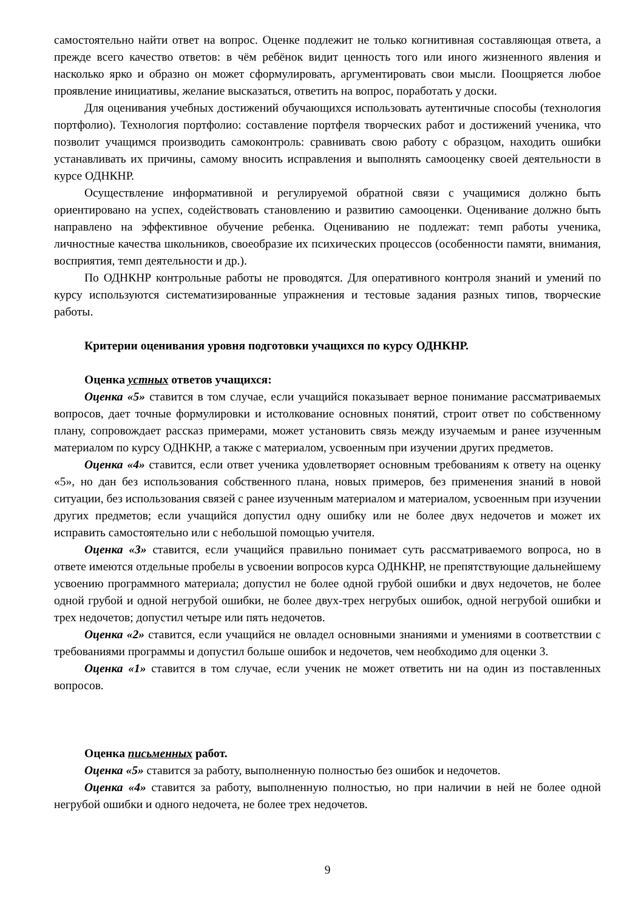самостоятельно найти ответ на вопрос. Оценке подлежит не только когнитивная составляющая ответа, а прежде всего качество ответов: в чём ребёнок видит ценность того или иного жизненного явления и насколько ярко и образно он может сформулировать, аргументировать свои мысли. Поощряется любое проявление инициативы, желание высказаться, ответить на вопрос, поработать у доски.
Для оценивания учебных достижений обучающихся использовать аутентичные способы (технология портфолио). Технология портфолио: составление портфеля творческих работ и достижений ученика, что позволит учащимся производить самоконтроль: сравнивать свою работу с образцом, находить ошибки устанавливать их причины, самому вносить исправления и выполнять самооценку своей деятельности в курсе ОДНКНР.
Осуществление информативной и регулируемой обратной связи с учащимися должно быть ориентировано на успех, содействовать становлению и развитию самооценки. Оценивание должно быть направлено на эффективное обучение ребенка. Оцениванию не подлежат: темп работы ученика, личностные качества школьников, своеобразие их психических процессов (особенности памяти, внимания, восприятия, темп деятельности и др.).
По ОДНКНР контрольные работы не проводятся. Для оперативного контроля знаний и умений по курсу используются систематизированные упражнения и тестовые задания разных типов, творческие работы.
Критерии оценивания уровня подготовки учащихся по курсу ОДНКНР.
Оценка устных ответов учащихся:
Оценка «5» ставится в том случае, если учащийся показывает верное понимание рассматриваемых вопросов, дает точные формулировки и истолкование основных понятий, строит ответ по собственному плану, сопровождает рассказ примерами, может установить связь между изучаемым и ранее изученным материалом по курсу ОДНКНР, а также с материалом, усвоенным при изучении других предметов.
Оценка «4» ставится, если ответ ученика удовлетворяет основным требованиям к ответу на оценку «5», но дан без использования собственного плана, новых примеров, без применения знаний в новой ситуации, без использования связей с ранее изученным материалом и материалом, усвоенным при изучении других предметов; если учащийся допустил одну ошибку или не более двух недочетов и может их исправить самостоятельно или с небольшой помощью учителя.
Оценка «3» ставится, если учащийся правильно понимает суть рассматриваемого вопроса, но в ответе имеются отдельные пробелы в усвоении вопросов курса ОДНКНР, не препятствующие дальнейшему усвоению программного материала; допустил не более одной грубой ошибки и двух недочетов, не более одной грубой и одной негрубой ошибки, не более двух-трех негрубых ошибок, одной негрубой ошибки и трех недочетов; допустил четыре или пять недочетов.
Оценка «2» ставится, если учащийся не овладел основными знаниями и умениями в соответствии с требованиями программы и допустил больше ошибок и недочетов, чем необходимо для оценки 3.
Оценка «1» ставится в том случае, если ученик не может ответить ни на один из поставленных вопросов.
Оценка письменных работ.
Оценка «5» ставится за работу, выполненную полностью без ошибок и недочетов.
Оценка «4» ставится за работу, выполненную полностью, но при наличии в ней не более одной негрубой ошибки и одного недочета, не более трех недочетов.
9